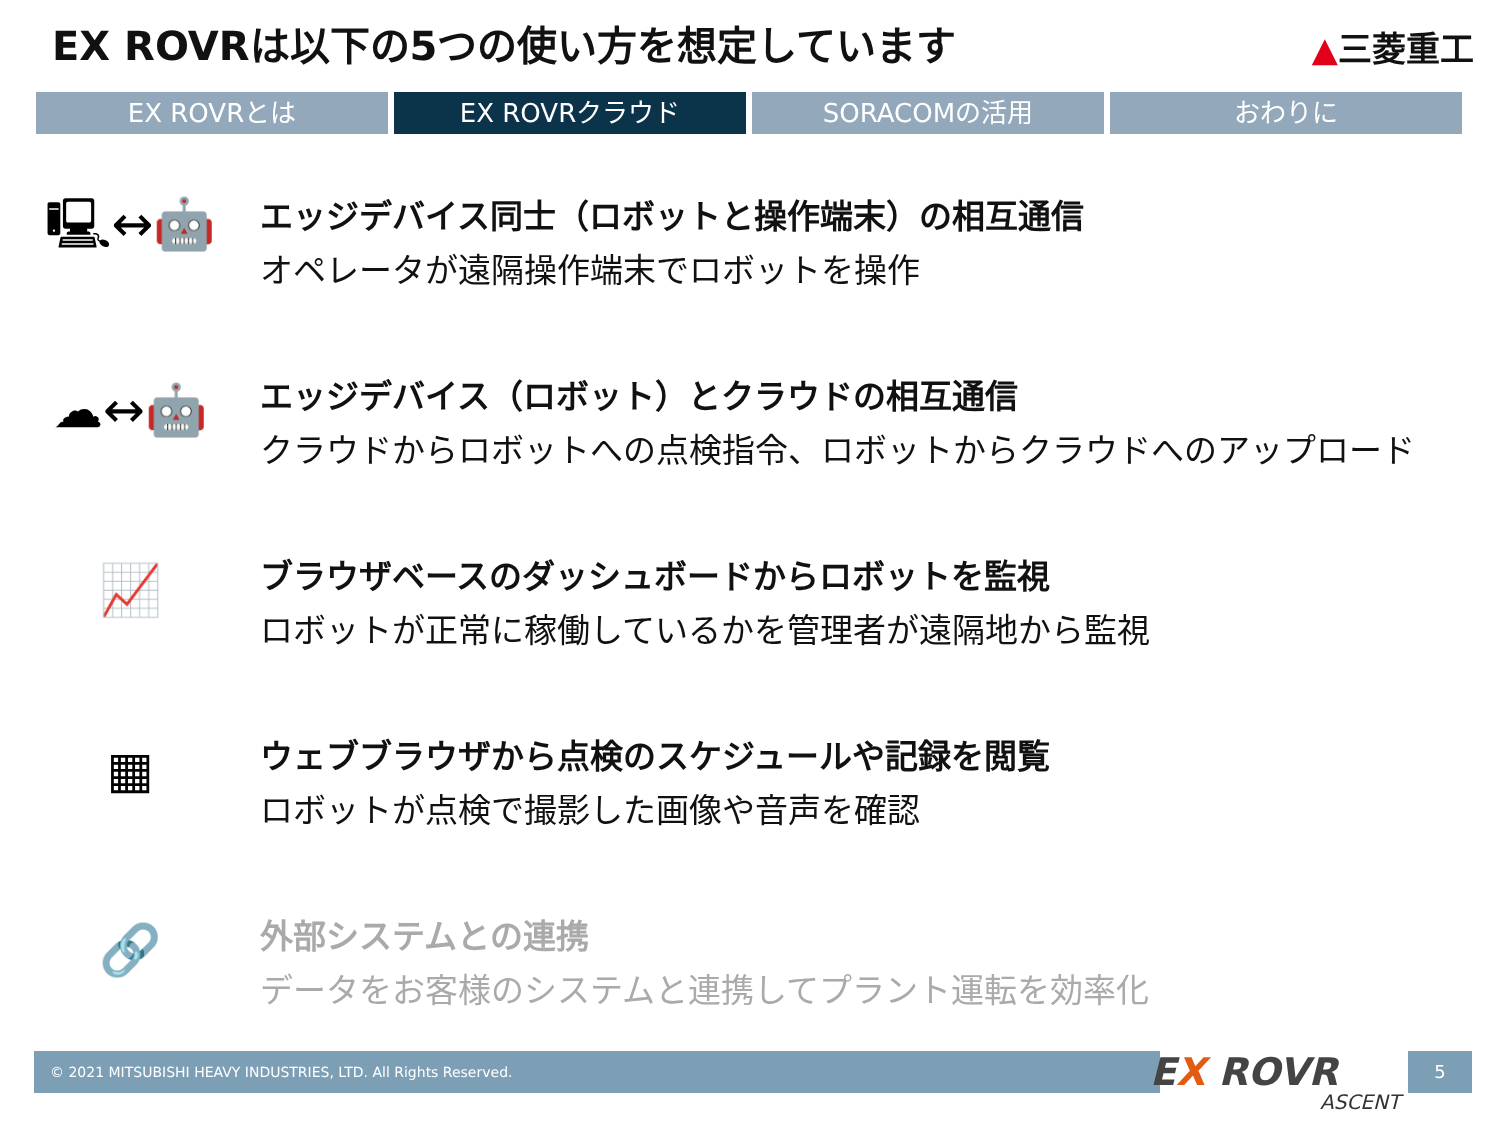EX ROVRは以下の5つの使い方を想定しています
▲三菱重工
EX ROVRとは EX ROVRクラウド SORACOMの活用 おわりに
🖳↔🤖
エッジデバイス同士（ロボットと操作端末）の相互通信
オペレータが遠隔操作端末でロボットを操作
☁↔🤖
エッジデバイス（ロボット）とクラウドの相互通信
クラウドからロボットへの点検指令、ロボットからクラウドへのアップロード
📈
ブラウザベースのダッシュボードからロボットを監視
ロボットが正常に稼働しているかを管理者が遠隔地から監視
▦
ウェブブラウザから点検のスケジュールや記録を閲覧
ロボットが点検で撮影した画像や音声を確認
🔗
外部システムとの連携
データをお客様のシステムと連携してプラント運転を効率化
© 2021 MITSUBISHI HEAVY INDUSTRIES, LTD. All Rights Reserved. EX ROVR
ASCENT
5